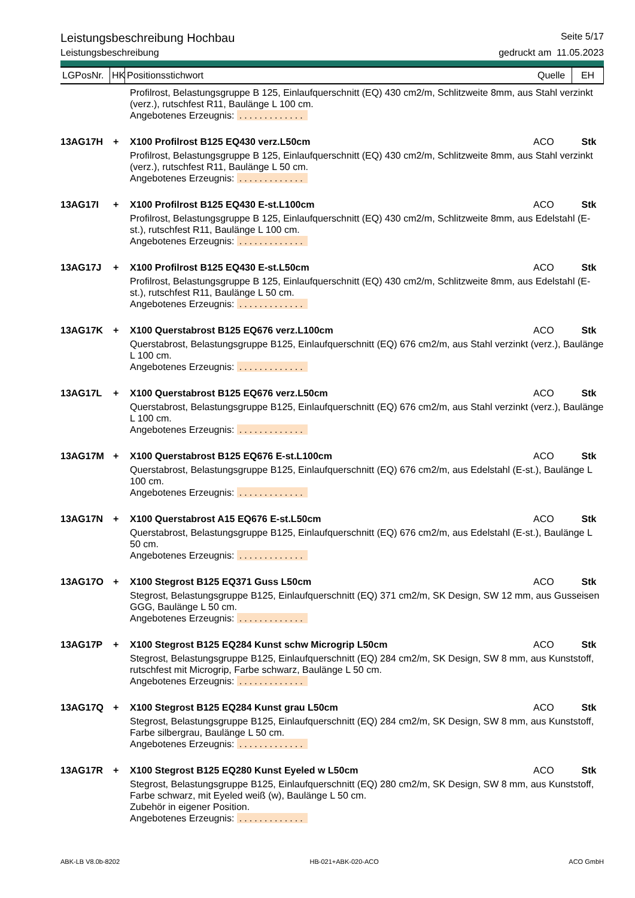Leistungsbeschreibung Hochbau Seite 5/17
Leistungsbeschreibung gedruckt am 11.05.2023
LGPosNr.
HK
Positionsstichwort Quelle
EH
Profilrost, Belastungsgruppe B 125, Einlaufquerschnitt (EQ) 430 cm2/m, Schlitzweite 8mm, aus Stahl verzinkt (verz.), rutschfest R11, Baulänge L 100 cm.
Angebotenes Erzeugnis: .............
13AG17H + X100 Profilrost B125 EQ430 verz.L50cm ACO Stk
Profilrost, Belastungsgruppe B 125, Einlaufquerschnitt (EQ) 430 cm2/m, Schlitzweite 8mm, aus Stahl verzinkt (verz.), rutschfest R11, Baulänge L 50 cm.
Angebotenes Erzeugnis: .............
13AG17I + X100 Profilrost B125 EQ430 E-st.L100cm ACO Stk
Profilrost, Belastungsgruppe B 125, Einlaufquerschnitt (EQ) 430 cm2/m, Schlitzweite 8mm, aus Edelstahl (E-st.), rutschfest R11, Baulänge L 100 cm.
Angebotenes Erzeugnis: .............
13AG17J + X100 Profilrost B125 EQ430 E-st.L50cm ACO Stk
Profilrost, Belastungsgruppe B 125, Einlaufquerschnitt (EQ) 430 cm2/m, Schlitzweite 8mm, aus Edelstahl (E-st.), rutschfest R11, Baulänge L 50 cm.
Angebotenes Erzeugnis: .............
13AG17K + X100 Querstabrost B125 EQ676 verz.L100cm ACO Stk
Querstabrost, Belastungsgruppe B125, Einlaufquerschnitt (EQ) 676 cm2/m, aus Stahl verzinkt (verz.), Baulänge L 100 cm.
Angebotenes Erzeugnis: .............
13AG17L + X100 Querstabrost B125 EQ676 verz.L50cm ACO Stk
Querstabrost, Belastungsgruppe B125, Einlaufquerschnitt (EQ) 676 cm2/m, aus Stahl verzinkt (verz.), Baulänge L 100 cm.
Angebotenes Erzeugnis: .............
13AG17M + X100 Querstabrost B125 EQ676 E-st.L100cm ACO Stk
Querstabrost, Belastungsgruppe B125, Einlaufquerschnitt (EQ) 676 cm2/m, aus Edelstahl (E-st.), Baulänge L 100 cm.
Angebotenes Erzeugnis: .............
13AG17N + X100 Querstabrost A15 EQ676 E-st.L50cm ACO Stk
Querstabrost, Belastungsgruppe B125, Einlaufquerschnitt (EQ) 676 cm2/m, aus Edelstahl (E-st.), Baulänge L 50 cm.
Angebotenes Erzeugnis: .............
13AG17O + X100 Stegrost B125 EQ371 Guss L50cm ACO Stk
Stegrost, Belastungsgruppe B125, Einlaufquerschnitt (EQ) 371 cm2/m, SK Design, SW 12 mm, aus Gusseisen GGG, Baulänge L 50 cm.
Angebotenes Erzeugnis: .............
13AG17P + X100 Stegrost B125 EQ284 Kunst schw Microgrip L50cm ACO Stk
Stegrost, Belastungsgruppe B125, Einlaufquerschnitt (EQ) 284 cm2/m, SK Design, SW 8 mm, aus Kunststoff, rutschfest mit Microgrip, Farbe schwarz, Baulänge L 50 cm.
Angebotenes Erzeugnis: .............
13AG17Q + X100 Stegrost B125 EQ284 Kunst grau L50cm ACO Stk
Stegrost, Belastungsgruppe B125, Einlaufquerschnitt (EQ) 284 cm2/m, SK Design, SW 8 mm, aus Kunststoff, Farbe silbergrau, Baulänge L 50 cm.
Angebotenes Erzeugnis: .............
13AG17R + X100 Stegrost B125 EQ280 Kunst Eyeled w L50cm ACO Stk
Stegrost, Belastungsgruppe B125, Einlaufquerschnitt (EQ) 280 cm2/m, SK Design, SW 8 mm, aus Kunststoff, Farbe schwarz, mit Eyeled weiß (w), Baulänge L 50 cm.
Zubehör in eigener Position.
Angebotenes Erzeugnis: .............
ABK-LB V8.0b-8202 HB-021+ABK-020-ACO ACO GmbH